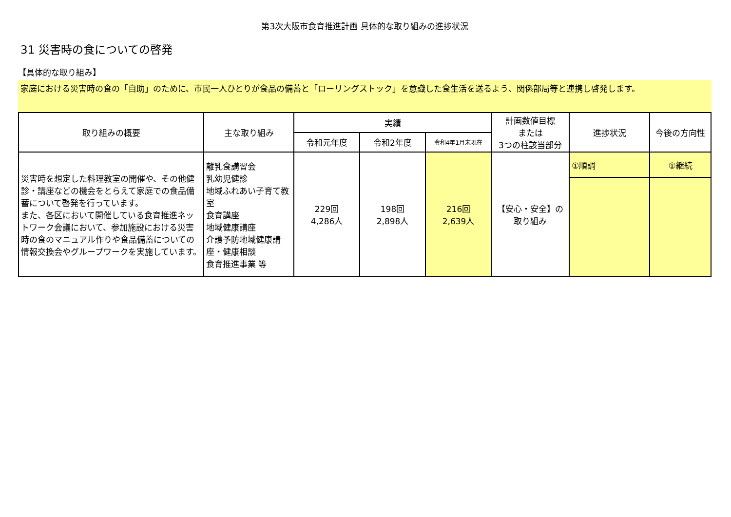第3次大阪市食育推進計画 具体的な取り組みの進捗状況
31 災害時の食についての啓発
【具体的な取り組み】
家庭における災害時の食の「自助」のために、市民一人ひとりが食品の備蓄と「ローリングストック」を意識した食生活を送るよう、関係部局等と連携し啓発します。
| 取り組みの概要 | 主な取り組み | 実績 | | | 計画数値目標 または 3つの柱該当部分 | 進捗状況 | 今後の方向性 |
| --- | --- | --- | --- | --- | --- | --- | --- |
| | | 令和元年度 | 令和2年度 | 令和4年1月末現在 | | | |
| 災害時を想定した料理教室の開催や、その他健診・講座などの機会をとらえて家庭での食品備蓄について啓発を行っています。 また、各区において開催している食育推進ネットワーク会議において、参加施設における災害時の食のマニュアル作りや食品備蓄についての情報交換会やグループワークを実施しています。 | 離乳食講習会 乳幼児健診 地域ふれあい子育て教室 食育講座 地域健康講座 介護予防地域健康講座・健康相談 食育推進事業 等 | 229回 4,286人 | 198回 2,898人 | 216回 2,639人 | 【安心・安全】の 取り組み | ①順調 | ①継続 |